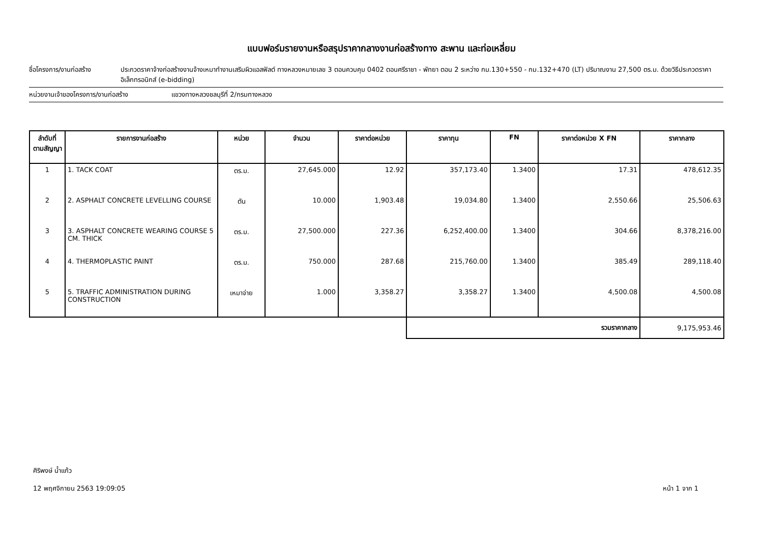แบบฟอร์มรายงานหรือสรุปราคากลางงานก่อสร้างทาง สะพาน และท่อเหลี่ยม
ชื่อโครงการ/งานก่อสร้าง ประกวดราคาจ้างก่อสร้างงานจ้างเหมาทำงานเสริมผิวแอสฟัลต์ ทางหลวงหมายเลข 3 ตอนควบคุม 0402 ตอนศรีราชา - พัทยา ตอน 2 ระหว่าง กม.130+550 - กม.132+470 (LT) ปริมาณงาน 27,500 ตร.ม. ด้วยวิธีประกวดราคาอิเล็กทรอนิกส์ (e-bidding)
หน่วยงานเจ้าของโครงการ/งานก่อสร้าง แขวงทางหลวงชลบุรีที่ 2/กรมทางหลวง
| ลำดับที่ ตามสัญญา | รายการงานก่อสร้าง | หน่วย | จำนวน | ราคาต่อหน่วย | ราคาทุน | FN | ราคาต่อหน่วย X FN | ราคากลาง |
| --- | --- | --- | --- | --- | --- | --- | --- | --- |
| 1 | 1. TACK COAT | ตร.ม. | 27,645.000 | 12.92 | 357,173.40 | 1.3400 | 17.31 | 478,612.35 |
| 2 | 2. ASPHALT CONCRETE LEVELLING COURSE | ตัน | 10.000 | 1,903.48 | 19,034.80 | 1.3400 | 2,550.66 | 25,506.63 |
| 3 | 3. ASPHALT CONCRETE WEARING COURSE 5 CM. THICK | ตร.ม. | 27,500.000 | 227.36 | 6,252,400.00 | 1.3400 | 304.66 | 8,378,216.00 |
| 4 | 4. THERMOPLASTIC PAINT | ตร.ม. | 750.000 | 287.68 | 215,760.00 | 1.3400 | 385.49 | 289,118.40 |
| 5 | 5. TRAFFIC ADMINISTRATION DURING CONSTRUCTION | เหมาจ่าย | 1.000 | 3,358.27 | 3,358.27 | 1.3400 | 4,500.08 | 4,500.08 |
| | | | | | รวมราคากลาง | | | 9,175,953.46 |
ศิริพงษ์ น้ำแก้ว
12 พฤศจิกายน 2563 19:09:05
หน้า 1 จาก 1